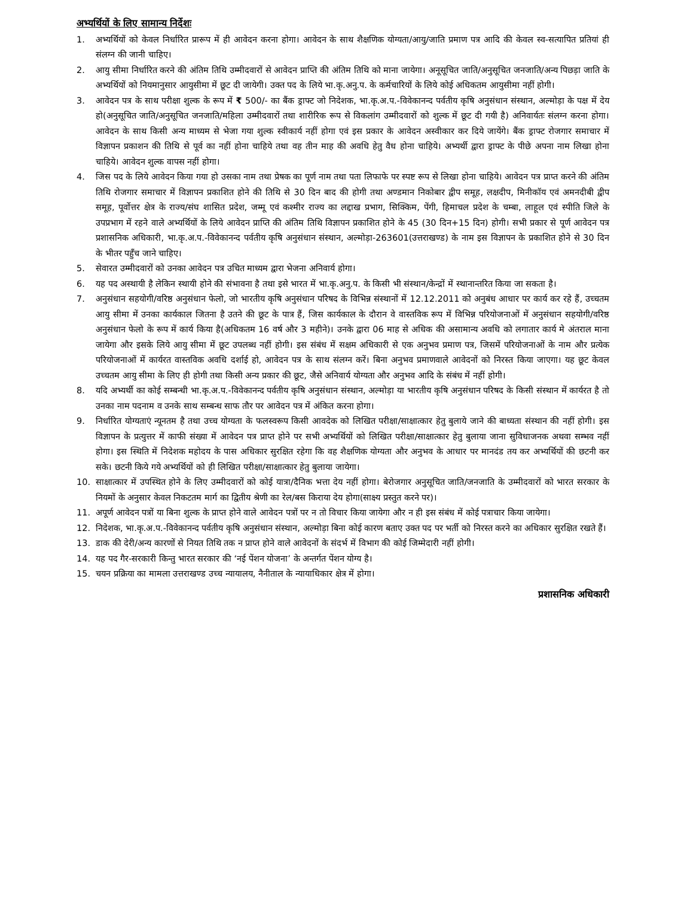अभ्यर्थियों के लिए सामान्य निर्देशः
1. अभ्यर्थियों को केवल निर्धारित प्रारूप में ही आवेदन करना होगा। आवेदन के साथ शैक्षणिक योग्यता/आयु/जाति प्रमाण पत्र आदि की केवल स्व-सत्यापित प्रतियां ही संलग्न की जानी चाहिए।
2. आयु सीमा निर्धारित करने की अंतिम तिथि उम्मीदवारों से आवेदन प्राप्ति की अंतिम तिथि को माना जायेगा। अनूसूचित जाति/अनुसूचित जनजाति/अन्य पिछड़ा जाति के अभ्यर्थियों को नियमानुसार आयुसीमा में छूट दी जायेगी। उक्त पद के लिये भा.कृ.अनु.प. के कर्मचारियों के लिये कोई अधिकतम आयुसीमा नहीं होगी।
3. आवेदन पत्र के साथ परीक्षा शुल्क के रूप में ₹ 500/- का बैंक ड्राफ्ट जो निदेशक, भा.कृ.अ.प.-विवेकानन्द पर्वतीय कृषि अनुसंधान संस्थान, अल्मोड़ा के पक्ष में देय हो(अनुसूचित जाति/अनुसूचित जनजाति/महिला उम्मीदवारों तथा शारीरिक रूप से विकलांग उम्मीदवारों को शुल्क में छूट दी गयी है) अनिवार्यतः संलग्न करना होगा। आवेदन के साथ किसी अन्य माध्यम से भेजा गया शुल्क स्वीकार्य नहीं होगा एवं इस प्रकार के आवेदन अस्वीकार कर दिये जायेंगे। बैंक ड्राफ्ट रोजगार समाचार में विज्ञापन प्रकाशन की तिथि से पूर्व का नहीं होना चाहिये तथा वह तीन माह की अवधि हेतु वैध होना चाहिये। अभ्यर्थी द्वारा ड्राफ्ट के पीछे अपना नाम लिखा होना चाहिये। आवेदन शुल्क वापस नहीं होगा।
4. जिस पद के लिये आवेदन किया गया हो उसका नाम तथा प्रेषक का पूर्ण नाम तथा पता लिफाफे पर स्पष्ट रूप से लिखा होना चाहिये। आवेदन पत्र प्राप्त करने की अंतिम तिथि रोजगार समाचार में विज्ञापन प्रकाशित होने की तिथि से 30 दिन बाद की होगी तथा अण्डमान निकोबार द्वीप समूह, लक्षदीप, मिनीकॉय एवं अमनदीबी द्वीप समूह, पूर्वोत्तर क्षेत्र के राज्य/संघ शासित प्रदेश, जम्मू एवं कश्मीर राज्य का लद्दाख प्रभाग, सिक्किम, पेंगी, हिमाचल प्रदेश के चम्बा, लाहूल एवं स्पीति जिले के उपप्रभाग में रहने वाले अभ्यर्थियों के लिये आवेदन प्राप्ति की अंतिम तिथि विज्ञापन प्रकाशित होने के 45 (30 दिन+15 दिन) होगी। सभी प्रकार से पूर्ण आवेदन पत्र प्रशासनिक अधिकारी, भा.कृ.अ.प.-विवेकानन्द पर्वतीय कृषि अनुसंधान संस्थान, अल्मोड़ा-263601(उत्तराखण्ड) के नाम इस विज्ञापन के प्रकाशित होने से 30 दिन के भीतर पहुँच जाने चाहिए।
5. सेवारत उम्मीदवारों को उनका आवेदन पत्र उचित माध्यम द्वारा भेजना अनिवार्य होगा।
6. यह पद अस्थायी है लेकिन स्थायी होने की संभावना है तथा इसे भारत में भा.कृ.अनु.प. के किसी भी संस्थान/केन्द्रों में स्थानान्तरित किया जा सकता है।
7. अनुसंधान सहयोगी/वरिष्ठ अनुसंधान फेलो, जो भारतीय कृषि अनुसंधान परिषद के विभिन्न संस्थानों में 12.12.2011 को अनुबंध आधार पर कार्य कर रहे हैं, उच्चतम आयु सीमा में उनका कार्यकाल जितना है उतने की छूट के पात्र हैं, जिस कार्यकाल के दौरान वे वास्तविक रूप में विभिन्न परियोजनाओं में अनुसंधान सहयोगी/वरिष्ठ अनुसंधान फेलो के रूप में कार्य किया है(अधिकतम 16 वर्ष और 3 महीने)। उनके द्वारा 06 माह से अधिक की असामान्य अवधि को लगातार कार्य मे अंतराल माना जायेगा और इसके लिये आयु सीमा में छूट उपलब्ध नहीं होगी। इस संबंध में सक्षम अधिकारी से एक अनुभव प्रमाण पत्र, जिसमें परियोजनाओं के नाम और प्रत्येक परियोजनाओं में कार्यरत वास्तविक अवधि दर्शाई हो, आवेदन पत्र के साथ संलग्न करें। बिना अनुभव प्रमाणवाले आवेदनों को निरस्त किया जाएगा। यह छूट केवल उच्चतम आयु सीमा के लिए ही होगी तथा किसी अन्य प्रकार की छूट, जैसे अनिवार्य योग्यता और अनुभव आदि के संबंध में नहीं होगी।
8. यदि अभ्यर्थी का कोई सम्बन्धी भा.कृ.अ.प.-विवेकानन्द पर्वतीय कृषि अनुसंधान संस्थान, अल्मोड़ा या भारतीय कृषि अनुसंधान परिषद के किसी संस्थान में कार्यरत है तो उनका नाम पदनाम व उनके साथ सम्बन्ध साफ तौर पर आवेदन पत्र में अंकित करना होगा।
9. निर्धारित योग्यताएं न्यूनतम है तथा उच्च योग्यता के फलस्वरूप किसी आवदेक को लिखित परीक्षा/साक्षात्कार हेतु बुलाये जाने की बाध्यता संस्थान की नहीं होगी। इस विज्ञापन के प्रत्युत्तर में काफी संख्या में आवेदन पत्र प्राप्त होने पर सभी अभ्यर्थियों को लिखित परीक्षा/साक्षात्कार हेतु बुलाया जाना सुविधाजनक अथवा सम्भव नहीं होगा। इस स्थिति में निदेशक महोदय के पास अधिकार सुरक्षित रहेगा कि वह शैक्षणिक योग्यता और अनुभव के आधार पर मानदंड तय कर अभ्यर्थियों की छटनी कर सके। छटनी किये गये अभ्यर्थियों को ही लिखित परीक्षा/साक्षात्कार हेतु बुलाया जायेगा।
10. साक्षात्कार में उपस्थित होने के लिए उम्मीदवारों को कोई यात्रा/दैनिक भत्ता देय नहीं होगा। बेरोजगार अनुसूचित जाति/जनजाति के उम्मीदवारों को भारत सरकार के नियमों के अनुसार केवल निकटतम मार्ग का द्वितीय श्रेणी का रेल/बस किराया देय होगा(साक्ष्य प्रस्तुत करने पर)।
11. अपूर्ण आवेदन पत्रों या बिना शुल्क के प्राप्त होने वाले आवेदन पत्रों पर न तो विचार किया जायेगा और न ही इस संबंध में कोई पत्राचार किया जायेगा।
12. निदेशक, भा.कृ.अ.प.-विवेकानन्द पर्वतीय कृषि अनुसंधान संस्थान, अल्मोड़ा बिना कोई कारण बताए उक्त पद पर भर्ती को निरस्त करने का अधिकार सुरक्षित रखते हैं।
13. डाक की देरी/अन्य कारणों से नियत तिथि तक न प्राप्त होने वाले आवेदनों के संदर्भ में विभाग की कोई जिम्मेदारी नहीं होगी।
14. यह पद गैर-सरकारी किन्तु भारत सरकार की ‘नई पेंशन योजना’ के अन्तर्गत पेंशन योग्य है।
15. चयन प्रक्रिया का मामला उत्तराखण्ड उच्च न्यायालय, नैनीताल के न्यायाधिकार क्षेत्र में होगा।
प्रशासनिक अधिकारी